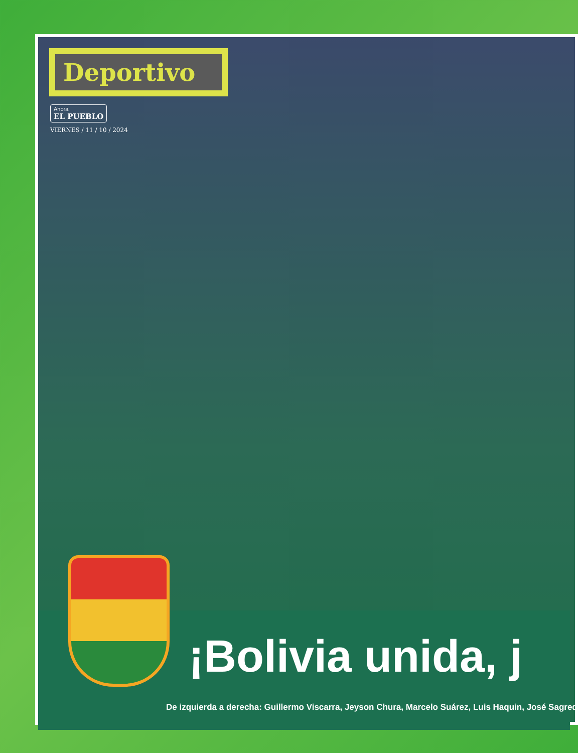Deportivo
Ahora EL PUEBLO
VIERNES / 11 / 10 / 2024
¡Bolivia unida, j
De izquierda a derecha: Guillermo Viscarra, Jeyson Chura, Marcelo Suárez, Luis Haquin, José Sagred